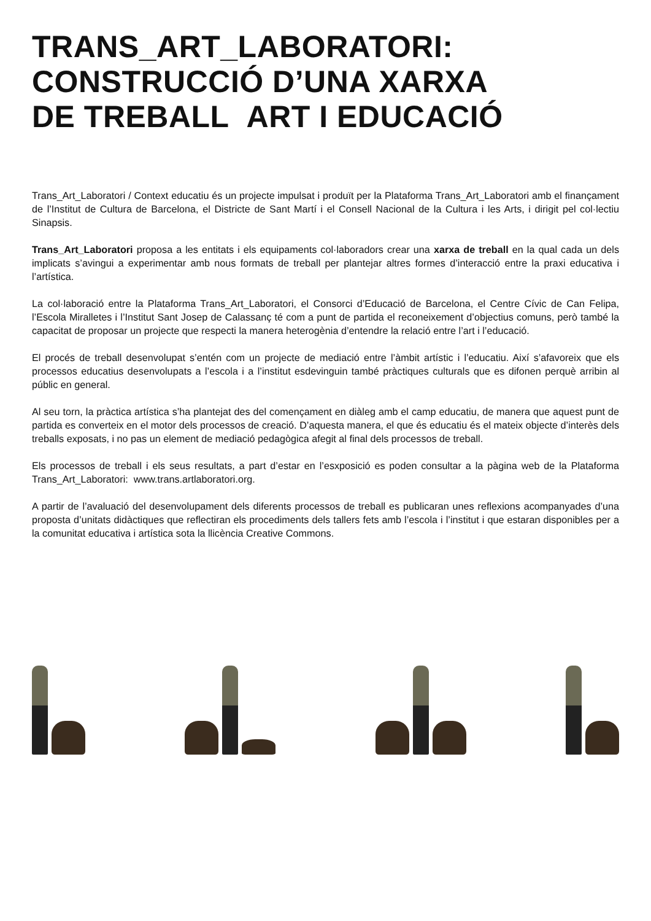TRANS_ART_LABORATORI:
CONSTRUCCIÓ D’UNA XARXA
DE TREBALL ART I EDUCACIÓ
Trans_Art_Laboratori / Context educatiu és un projecte impulsat i produït per la Plataforma Trans_Art_Laboratori amb el finançament de l’Institut de Cultura de Barcelona, el Districte de Sant Martí i el Consell Nacional de la Cultura i les Arts, i dirigit pel col·lectiu Sinapsis.
Trans_Art_Laboratori proposa a les entitats i els equipaments col·laboradors crear una xarxa de treball en la qual cada un dels implicats s’avingui a experimentar amb nous formats de treball per plantejar altres formes d’interacció entre la praxi educativa i l’artística.
La col·laboració entre la Plataforma Trans_Art_Laboratori, el Consorci d’Educació de Barcelona, el Centre Cívic de Can Felipa, l’Escola Miralletes i l’Institut Sant Josep de Calassanç té com a punt de partida el reconeixement d’objectius comuns, però també la capacitat de proposar un projecte que respecti la manera heterogènia d’entendre la relació entre l’art i l’educació.
El procés de treball desenvolupat s’entén com un projecte de mediació entre l’àmbit artístic i l’educatiu. Així s’afavoreix que els processos educatius desenvolupats a l’escola i a l’institut esdevinguin també pràctiques culturals que es difonen perquè arribin al públic en general.
Al seu torn, la pràctica artística s’ha plantejat des del començament en diàleg amb el camp educatiu, de manera que aquest punt de partida es converteix en el motor dels processos de creació. D’aquesta manera, el que és educatiu és el mateix objecte d’interès dels treballs exposats, i no pas un element de mediació pedagògica afegit al final dels processos de treball.
Els processos de treball i els seus resultats, a part d’estar en l’esxposició es poden consultar a la pàgina web de la Plataforma Trans_Art_Laboratori: www.trans.artlaboratori.org.
A partir de l’avaluació del desenvolupament dels diferents processos de treball es publicaran unes reflexions acompanyades d’una proposta d’unitats didàctiques que reflectiran els procediments dels tallers fets amb l’escola i l’institut i que estaran disponibles per a la comunitat educativa i artística sota la llicència Creative Commons.